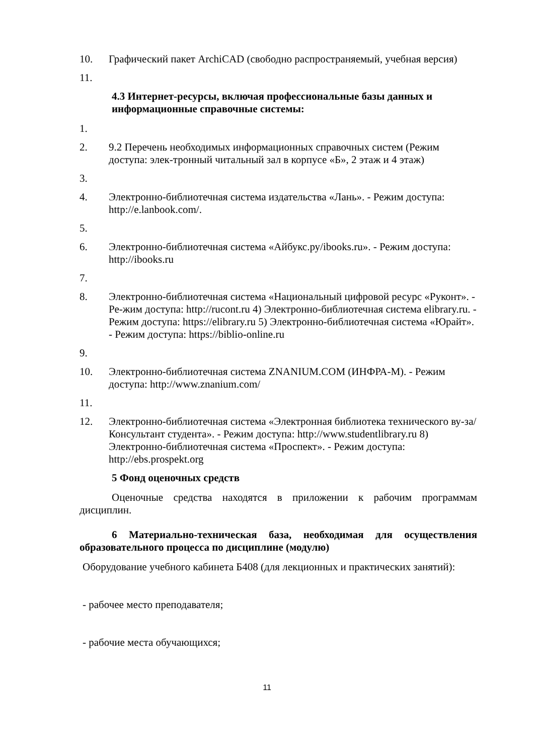10. Графический пакет ArchiCAD (свободно распространяемый, учебная версия)
11.
4.3 Интернет-ресурсы, включая профессиональные базы данных и информационные справочные системы:
1.
2. 9.2 Перечень необходимых информационных справочных систем (Режим доступа: элек-тронный читальный зал в корпусе «Б», 2 этаж и 4 этаж)
3.
4. Электронно-библиотечная система издательства «Лань». - Режим доступа: http://e.lanbook.com/.
5.
6. Электронно-библиотечная система «Айбукс.ру/ibooks.ru». - Режим доступа: http://ibooks.ru
7.
8. Электронно-библиотечная система «Национальный цифровой ресурс «Руконт». - Ре-жим доступа: http://rucont.ru 4) Электронно-библиотечная система elibrary.ru. - Режим доступа: https://elibrary.ru 5) Электронно-библиотечная система «Юрайт». - Режим доступа: https://biblio-online.ru
9.
10. Электронно-библиотечная система ZNANIUM.COM (ИНФРА-М). - Режим доступа: http://www.znanium.com/
11.
12. Электронно-библиотечная система «Электронная библиотека технического ву-за/Консультант студента». - Режим доступа: http://www.studentlibrary.ru 8) Электронно-библиотечная система «Проспект». - Режим доступа: http://ebs.prospekt.org
5 Фонд оценочных средств
Оценочные средства находятся в приложении к рабочим программам дисциплин.
6 Материально-техническая база, необходимая для осуществления образовательного процесса по дисциплине (модулю)
Оборудование учебного кабинета Б408 (для лекционных и практических занятий):
- рабочее место преподавателя;
- рабочие места обучающихся;
11